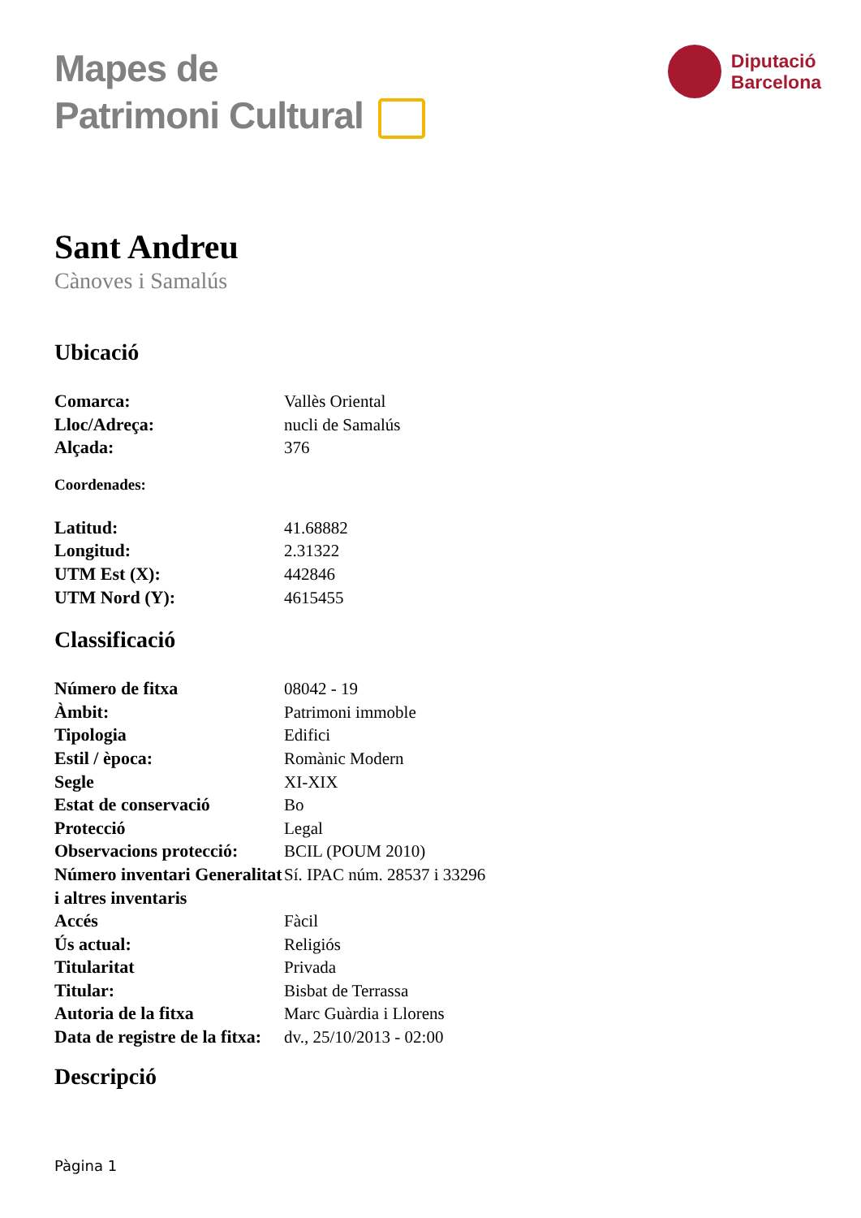Mapes de
Patrimoni Cultural
Diputació
Barcelona
Sant Andreu
Cànoves i Samalús
Ubicació
| Comarca: | Vallès Oriental |
| Lloc/Adreça: | nucli de Samalús |
| Alçada: | 376 |
Coordenades:
| Latitud: | 41.68882 |
| Longitud: | 2.31322 |
| UTM Est (X): | 442846 |
| UTM Nord (Y): | 4615455 |
Classificació
| Número de fitxa | 08042 - 19 |
| Àmbit: | Patrimoni immoble |
| Tipologia | Edifici |
| Estil / època: | Romànic Modern |
| Segle | XI-XIX |
| Estat de conservació | Bo |
| Protecció | Legal |
| Observacions protecció: | BCIL (POUM 2010) |
| Número inventari Generalitat i altres inventaris | Sí. IPAC núm. 28537 i 33296 |
| Accés | Fàcil |
| Ús actual: | Religiós |
| Titularitat | Privada |
| Titular: | Bisbat de Terrassa |
| Autoria de la fitxa | Marc Guàrdia i Llorens |
| Data de registre de la fitxa: | dv., 25/10/2013 - 02:00 |
Descripció
Pàgina 1